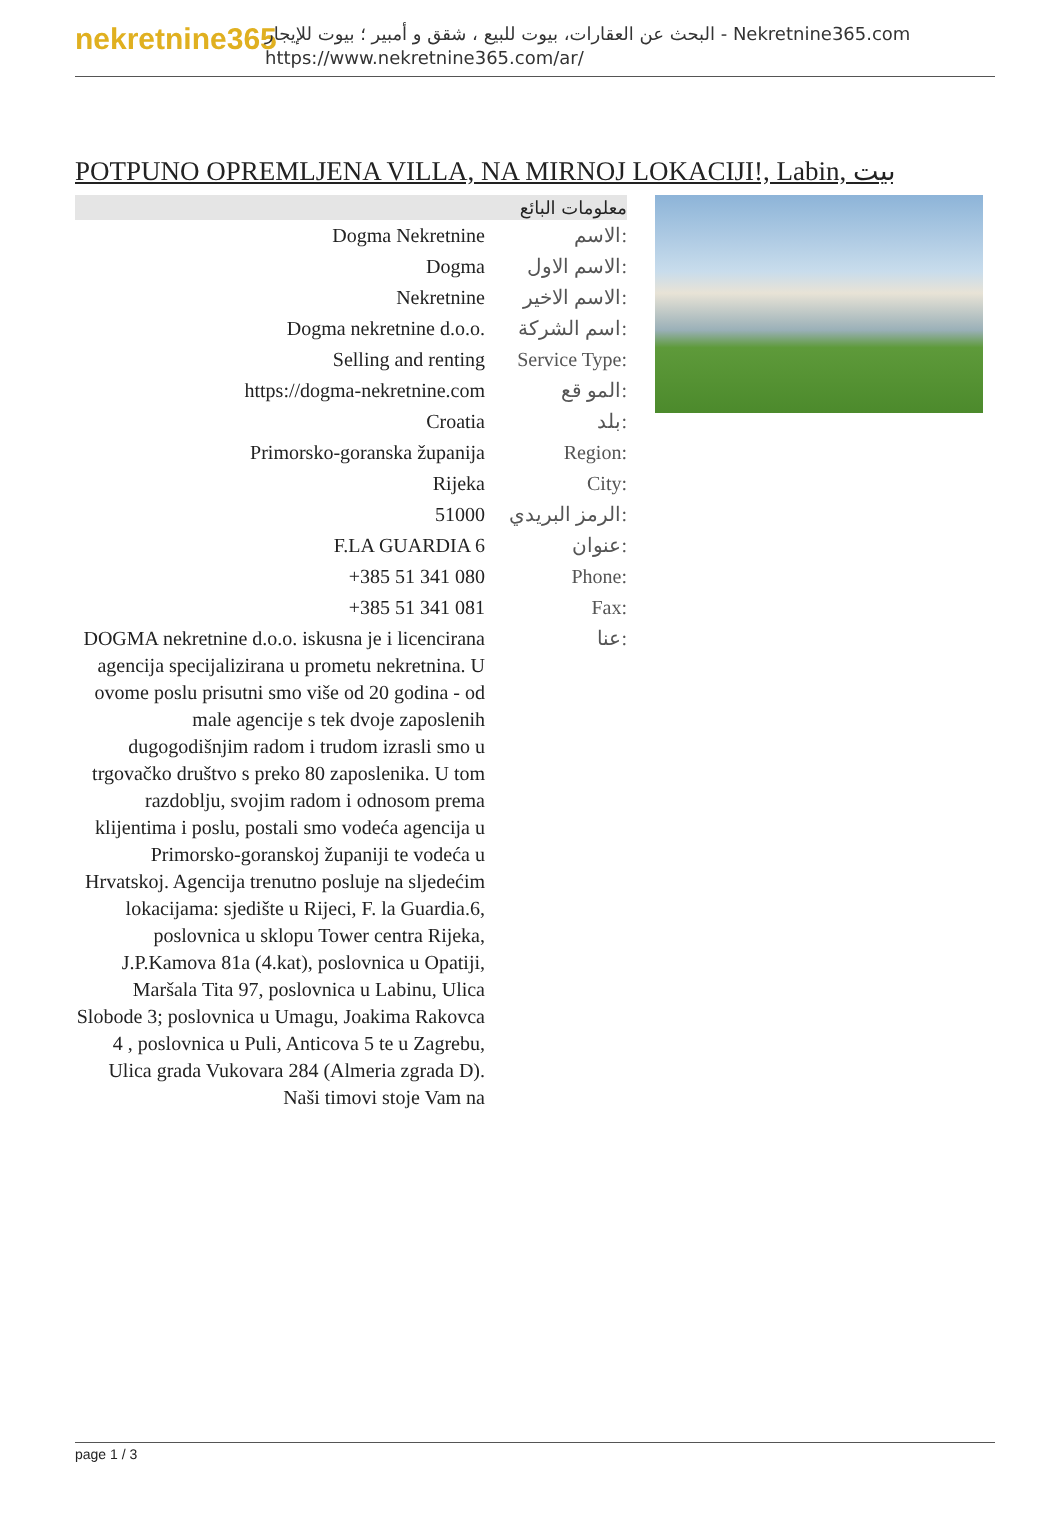nekretnine365
البحث عن العقارات، بيوت للبيع ، شقق و أمبير ؛ بيوت للإيجار - Nekretnine365.com
https://www.nekretnine365.com/ar/
POTPUNO OPREMLJENA VILLA, NA MIRNOJ LOKACIJI!, Labin, بيت
معلومات البائع
| Dogma Nekretnine | الاسم: |
| Dogma | الاسم الاول: |
| Nekretnine | الاسم الاخير: |
| Dogma nekretnine d.o.o. | اسم الشركة: |
| Selling and renting | Service Type: |
| https://dogma-nekretnine.com | المو قع: |
| Croatia | بلد: |
| Primorsko-goranska županija | Region: |
| Rijeka | City: |
| 51000 | الرمز البريدي: |
| F.LA GUARDIA 6 | عنوان: |
| +385 51 341 080 | Phone: |
| +385 51 341 081 | Fax: |
| DOGMA nekretnine d.o.o. iskusna je i licencirana agencija specijalizirana u prometu nekretnina. U ovome poslu prisutni smo više od 20 godina - od male agencije s tek dvoje zaposlenih dugogodišnjim radom i trudom izrasli smo u trgovačko društvo s preko 80 zaposlenika. U tom razdoblju, svojim radom i odnosom prema klijentima i poslu, postali smo vodeća agencija u Primorsko-goranskoj županiji te vodeća u Hrvatskoj. Agencija trenutno posluje na sljedećim lokacijama: sjedište u Rijeci, F. la Guardia.6, poslovnica u sklopu Tower centra Rijeka, J.P.Kamova 81a (4.kat), poslovnica u Opatiji, Maršala Tita 97, poslovnica u Labinu, Ulica Slobode 3; poslovnica u Umagu, Joakima Rakovca 4 , poslovnica u Puli, Anticova 5 te u Zagrebu, Ulica grada Vukovara 284 (Almeria zgrada D). Naši timovi stoje Vam na | عنا: |
page 1 / 3